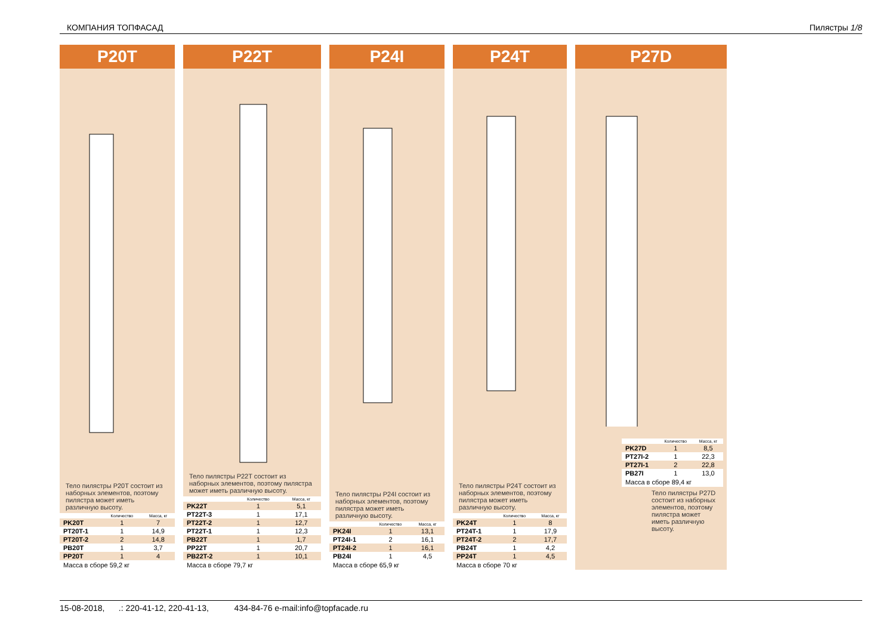КОМПАНИЯ ТОПФАСАД Пилястры 1/8
P20T
Тело пилястры P20T состоит из наборных элементов, поэтому пилястра может иметь различную высоту.
| | Количество | Масса, кг |
| --- | --- | --- |
| PK20T | 1 | 7 |
| PT20T-1 | 1 | 14,9 |
| PT20T-2 | 2 | 14,8 |
| PB20T | 1 | 3,7 |
| PP20T | 1 | 4 |
Масса в сборе 59,2 кг
P22T
Тело пилястры P22T состоит из наборных элементов, поэтому пилястра может иметь различную высоту.
| | Количество | Масса, кг |
| --- | --- | --- |
| PK22T | 1 | 5,1 |
| PT22T-3 | 1 | 17,1 |
| PT22T-2 | 1 | 12,7 |
| PT22T-1 | 1 | 12,3 |
| PB22T | 1 | 1,7 |
| PP22T | 1 | 20,7 |
| PB22T-2 | 1 | 10,1 |
Масса в сборе 79,7 кг
P24I
Тело пилястры P24I состоит из наборных элементов, поэтому пилястра может иметь различную высоту.
| | Количество | Масса, кг |
| --- | --- | --- |
| PK24I | 1 | 13,1 |
| PT24I-1 | 2 | 16,1 |
| PT24I-2 | 1 | 16,1 |
| PB24I | 1 | 4,5 |
Масса в сборе 65,9 кг
P24T
Тело пилястры P24T состоит из наборных элементов, поэтому пилястра может иметь различную высоту.
| | Количество | Масса, кг |
| --- | --- | --- |
| PK24T | 1 | 8 |
| PT24T-1 | 1 | 17,9 |
| PT24T-2 | 2 | 17,7 |
| PB24T | 1 | 4,2 |
| PP24T | 1 | 4,5 |
Масса в сборе 70 кг
P27D
| | Количество | Масса, кг |
| --- | --- | --- |
| PK27D | 1 | 8,5 |
| PT27I-2 | 1 | 22,3 |
| PT27I-1 | 2 | 22,8 |
| PB27I | 1 | 13,0 |
Масса в сборе 89,4 кг
Тело пилястры P27D состоит из наборных элементов, поэтому пилястра может иметь различную высоту.
15-08-2018, .: 220-41-12, 220-41-13, 434-84-76 e-mail:info@topfacade.ru